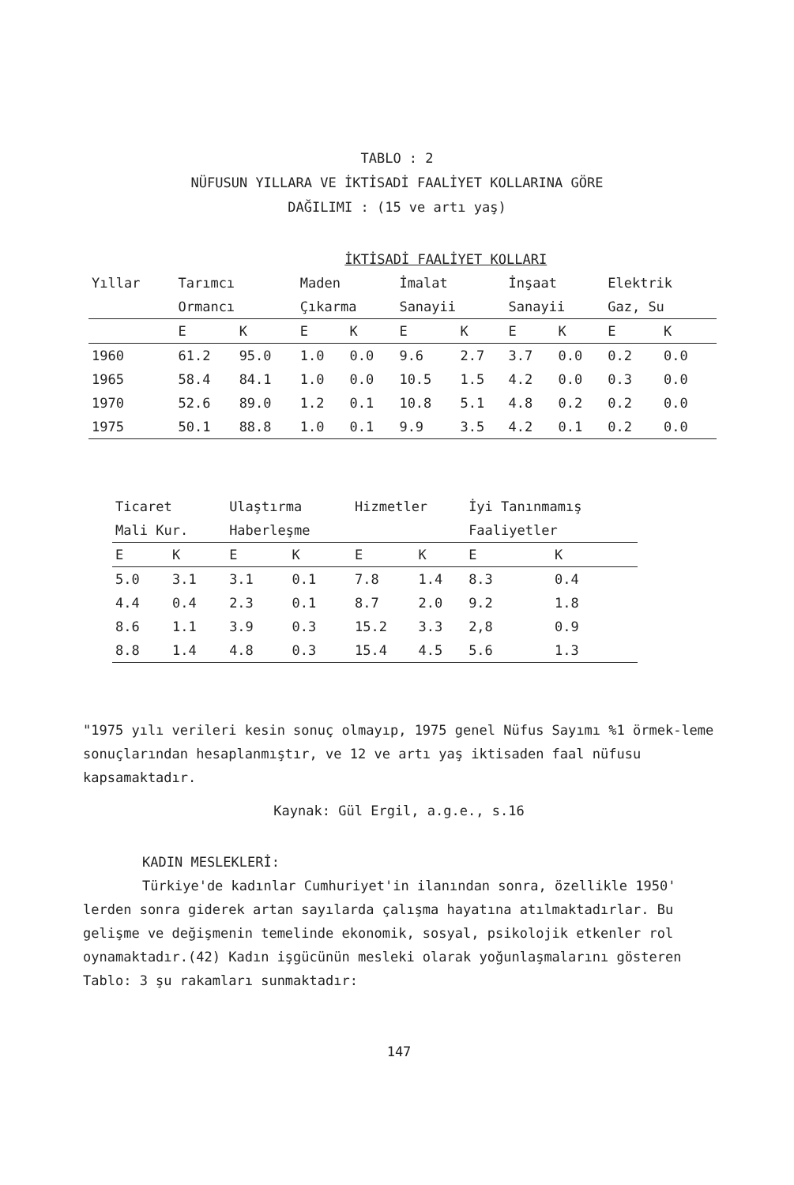TABLO : 2
NÜFUSUN YILLARA VE İKTİSADİ FAALİYET KOLLARINA GÖRE
DAĞILIMI : (15 ve artı yaş)
| | İKTİSADİ FAALİYET KOLLARI | | | | | | | | | |
| --- | --- | --- | --- | --- | --- | --- | --- | --- | --- | --- |
| Yıllar | Tarımcı | | Maden | | İmalat | | İnşaat | | Elektrik | |
| | Ormancı | | Çıkarma | | Sanayii | | Sanayii | | Gaz, Su | |
| | E | K | E | K | E | K | E | K | E | K |
| 1960 | 61.2 | 95.0 | 1.0 | 0.0 | 9.6 | 2.7 | 3.7 | 0.0 | 0.2 | 0.0 |
| 1965 | 58.4 | 84.1 | 1.0 | 0.0 | 10.5 | 1.5 | 4.2 | 0.0 | 0.3 | 0.0 |
| 1970 | 52.6 | 89.0 | 1.2 | 0.1 | 10.8 | 5.1 | 4.8 | 0.2 | 0.2 | 0.0 |
| 1975 | 50.1 | 88.8 | 1.0 | 0.1 | 9.9 | 3.5 | 4.2 | 0.1 | 0.2 | 0.0 |
| Ticaret | | Ulaştırma | | Hizmetler | | İyi Tanınmamış | |
| --- | --- | --- | --- | --- | --- | --- | --- |
| Mali Kur. | | Haberleşme | | | | Faaliyetler | |
| E | K | E | K | E | K | E | K |
| 5.0 | 3.1 | 3.1 | 0.1 | 7.8 | 1.4 | 8.3 | 0.4 |
| 4.4 | 0.4 | 2.3 | 0.1 | 8.7 | 2.0 | 9.2 | 1.8 |
| 8.6 | 1.1 | 3.9 | 0.3 | 15.2 | 3.3 | 2,8 | 0.9 |
| 8.8 | 1.4 | 4.8 | 0.3 | 15.4 | 4.5 | 5.6 | 1.3 |
"1975 yılı verileri kesin sonuç olmayıp, 1975 genel Nüfus Sayımı %1 örmek-leme sonuçlarından hesaplanmıştır, ve 12 ve artı yaş iktisaden faal nüfusu kapsamaktadır.
Kaynak: Gül Ergil, a.g.e., s.16
KADIN MESLEKLERİ:
Türkiye'de kadınlar Cumhuriyet'in ilanından sonra, özellikle 1950' lerden sonra giderek artan sayılarda çalışma hayatına atılmaktadırlar. Bu gelişme ve değişmenin temelinde ekonomik, sosyal, psikolojik etkenler rol oynamaktadır.(42) Kadın işgücünün mesleki olarak yoğunlaşmalarını gösteren Tablo: 3 şu rakamları sunmaktadır:
147